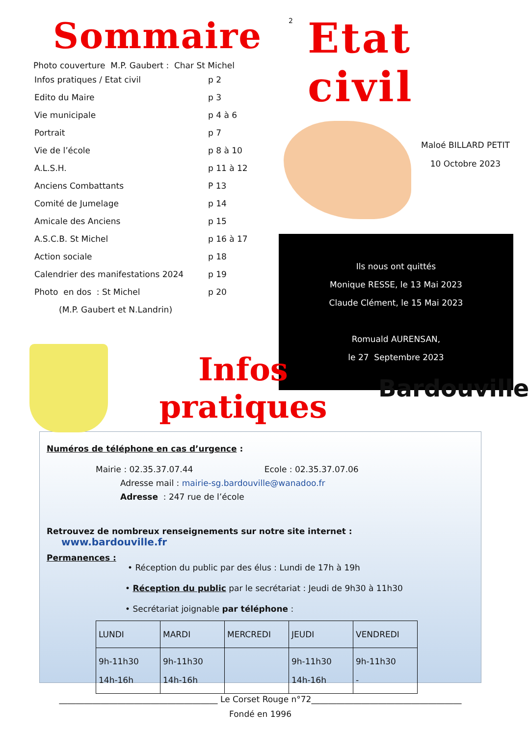Sommaire
Photo couverture M.P. Gaubert : Char St Michel
| Infos pratiques / Etat civil | p 2 |
| Edito du Maire | p 3 |
| Vie municipale | p 4 à 6 |
| Portrait | p 7 |
| Vie de l’école | p 8 à 10 |
| A.L.S.H. | p 11 à 12 |
| Anciens Combattants | P 13 |
| Comité de Jumelage | p 14 |
| Amicale des Anciens | p 15 |
| A.S.C.B. St Michel | p 16 à 17 |
| Action sociale | p 18 |
| Calendrier des manifestations 2024 | p 19 |
| Photo en dos : St Michel | p 20 |
| (M.P. Gaubert et N.Landrin) | |
2
Etat civil
Maloé BILLARD PETIT
10 Octobre 2023
Ils nous ont quittés
Monique RESSE, le 13 Mai 2023
Claude Clément, le 15 Mai 2023
Romuald AURENSAN,
le 27 Septembre 2023
Infos
pratiques
Bardouville
Numéros de téléphone en cas d’urgence :
Mairie : 02.35.37.07.44 Ecole : 02.35.37.07.06
Adresse mail : mairie-sg.bardouville@wanadoo.fr
Adresse : 247 rue de l’école
Retrouvez de nombreux renseignements sur notre site internet : www.bardouville.fr
Permanences :
• Réception du public par des élus : Lundi de 17h à 19h
• Réception du public par le secrétariat : Jeudi de 9h30 à 11h30
• Secrétariat joignable par téléphone :
| LUNDI | MARDI | MERCREDI | JEUDI | VENDREDI |
| --- | --- | --- | --- | --- |
| 9h-11h30 14h-16h | 9h-11h30 14h-16h | | 9h-11h30 14h-16h | 9h-11h30 - |
______________________________________ Le Corset Rouge n°72____________________________________
Fondé en 1996